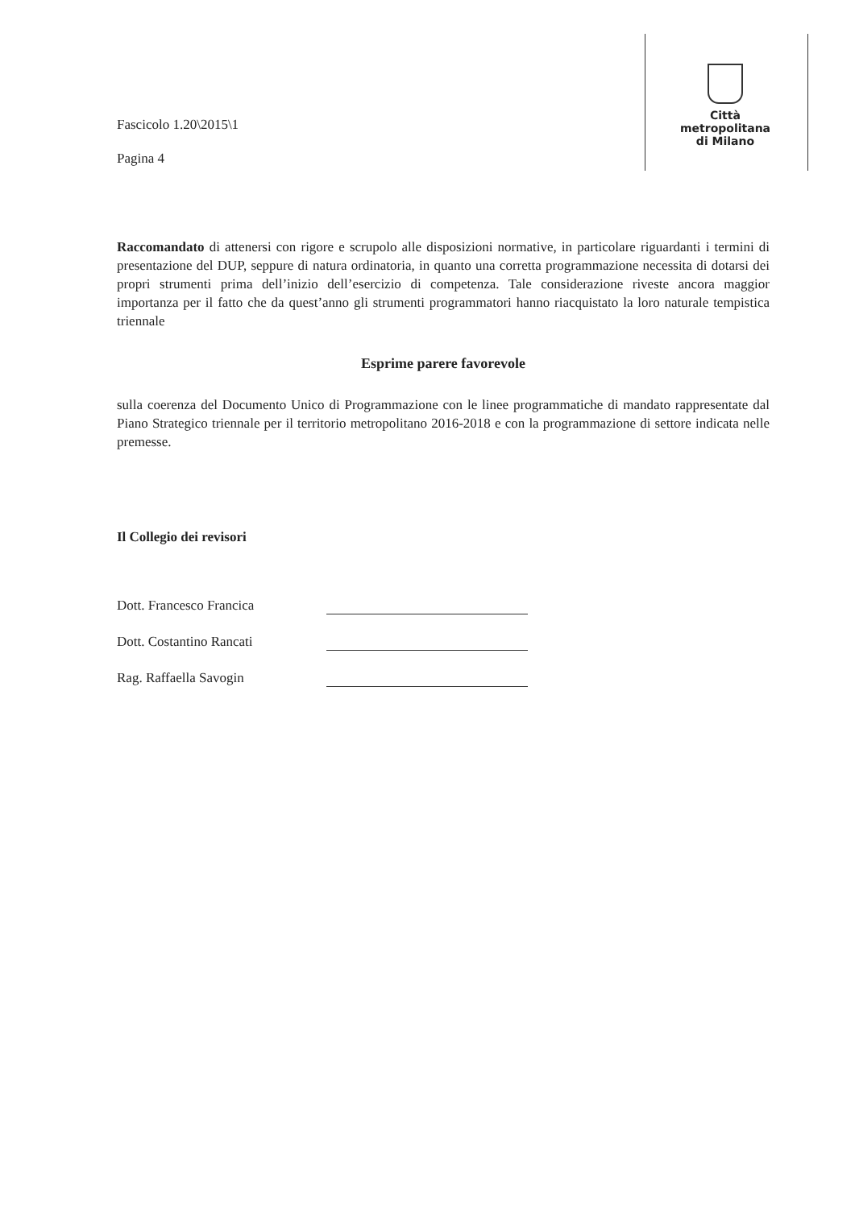Fascicolo 1.20\2015\1
Pagina 4
Città
metropolitana
di Milano
Raccomandato di attenersi con rigore e scrupolo alle disposizioni normative, in particolare riguardanti i termini di presentazione del DUP, seppure di natura ordinatoria, in quanto una corretta programmazione necessita di dotarsi dei propri strumenti prima dell’inizio dell’esercizio di competenza. Tale considerazione riveste ancora maggior importanza per il fatto che da quest’anno gli strumenti programmatori hanno riacquistato la loro naturale tempistica triennale
Esprime parere favorevole
sulla coerenza del Documento Unico di Programmazione con le linee programmatiche di mandato rappresentate dal Piano Strategico triennale per il territorio metropolitano 2016-2018 e con la programmazione di settore indicata nelle premesse.
Il Collegio dei revisori
Dott. Francesco Francica
Dott. Costantino Rancati
Rag. Raffaella Savogin